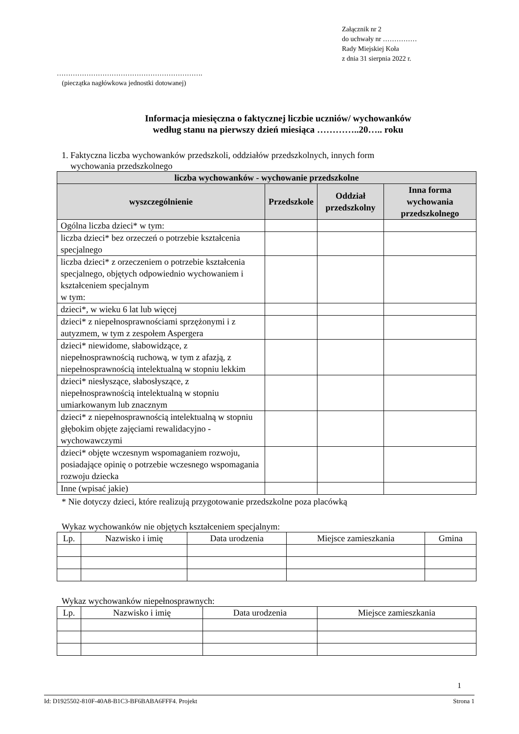Załącznik nr 2
do uchwały nr ……………
Rady Miejskiej Koła
z dnia 31 sierpnia 2022 r.
……………………………………………………….
(pieczątka nagłówkowa jednostki dotowanej)
Informacja miesięczna o faktycznej liczbie uczniów/ wychowanków
według stanu na pierwszy dzień miesiąca …………..20….. roku
1. Faktyczna liczba wychowanków przedszkoli, oddziałów przedszkolnych, innych form
wychowania przedszkolnego
| liczba wychowanków - wychowanie przedszkolne | | | |
| --- | --- | --- | --- |
| wyszczególnienie | Przedszkole | Oddział przedszkolny | Inna forma wychowania przedszkolnego |
| Ogólna liczba dzieci* w tym: | | | |
| liczba dzieci* bez orzeczeń o potrzebie kształcenia specjalnego | | | |
| liczba dzieci* z orzeczeniem o potrzebie kształcenia specjalnego, objętych odpowiednio wychowaniem i kształceniem specjalnym w tym: | | | |
| dzieci*, w wieku 6 lat lub więcej | | | |
| dzieci* z niepełnosprawnościami sprzężonymi i z autyzmem, w tym z zespołem Aspergera | | | |
| dzieci* niewidome, słabowidzące, z niepełnosprawnością ruchową, w tym z afazją, z niepełnosprawnością intelektualną w stopniu lekkim | | | |
| dzieci* niesłyszące, słabosłyszące, z niepełnosprawnością intelektualną w stopniu umiarkowanym lub znacznym | | | |
| dzieci* z niepełnosprawnością intelektualną w stopniu głębokim objęte zajęciami rewalidacyjno - wychowawczymi | | | |
| dzieci* objęte wczesnym wspomaganiem rozwoju, posiadające opinię o potrzebie wczesnego wspomagania rozwoju dziecka | | | |
| Inne (wpisać jakie) | | | |
* Nie dotyczy dzieci, które realizują przygotowanie przedszkolne poza placówką
Wykaz wychowanków nie objętych kształceniem specjalnym:
| Lp. | Nazwisko i imię | Data urodzenia | Miejsce zamieszkania | Gmina |
| --- | --- | --- | --- | --- |
Wykaz wychowanków niepełnosprawnych:
| Lp. | Nazwisko i imię | Data urodzenia | Miejsce zamieszkania |
| --- | --- | --- | --- |
1
Id: D1925502-810F-40A8-B1C3-BF6BABA6FFF4. Projekt Strona 1